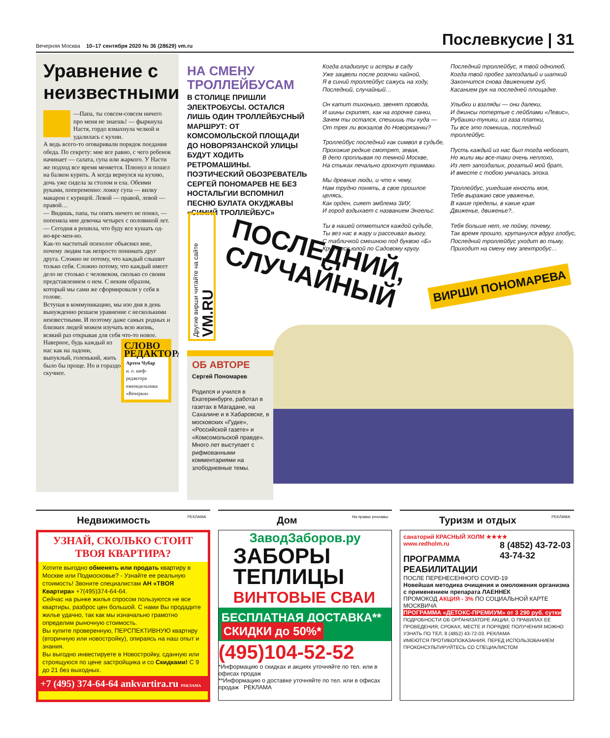Вечерняя Москва 10–17 сентября 2020 № 36 (28629) vm.ru
Послевкусие | 31
Уравнение с неизвестными
—Папа, ты совсем-совсем ничего про меня не знаешь! — фыркнула Настя, гордо взмахнула челкой и удалилась с кухни.
А ведь всего-то оговаривали порядок поедания обеда. По секрету: мне все равно, с чего ребенок начинает — салата, супа или жаркого. У Насти же подход все время меняется. Плюнул и пошел на балкон курить. А когда вернулся на кухню, дочь уже сидела за столом и ела. Обеими руками, попеременно: ложку супа — вилку макарон с курицей. Левой — правой, левой — правой…
— Видишь, папа, ты опять ничего не понял, — попеняла мне девочка четырех с половиной лет. — Сегодня я решила, что буду все кушать од-но-вре-мен-но.
Как-то маститый психолог объяснял мне, почему людям так непросто понимать друг друга. Сложно не потому, что каждый слышит только себя. Сложно потому, что каждый имеет дело не столько с человеком, сколько со своим представлением о нем. С неким образом, который мы сами же сформировали у себя в голове.
Вступая в коммуникацию, мы изо дня в день вынужденно решаем уравнение с несколькими неизвестными. И поэтому даже самых родных и близких людей можем изучать всю жизнь, всякий раз открывая для себя что-то новое.
СЛОВО РЕДАКТОРА
Артем Чубар
и. о. шеф-редактора еженедельника «Вечерки»
Наверное, будь каждый из нас как на ладони, выпуклый, голенький, жить было бы проще. Но и гораздо скучнее.
НА СМЕНУ ТРОЛЛЕЙБУСАМ
В СТОЛИЦЕ ПРИШЛИ ЭЛЕКТРОБУСЫ. ОСТАЛСЯ ЛИШЬ ОДИН ТРОЛЛЕЙБУСНЫЙ МАРШРУТ: ОТ КОМСОМОЛЬСКОЙ ПЛОЩАДИ ДО НОВОРЯЗАНСКОЙ УЛИЦЫ БУДУТ ХОДИТЬ РЕТРОМАШИНЫ. ПОЭТИЧЕСКИЙ ОБОЗРЕВАТЕЛЬ СЕРГЕЙ ПОНОМАРЕВ НЕ БЕЗ НОСТАЛЬГИИ ВСПОМНИЛ ПЕСНЮ БУЛАТА ОКУДЖАВЫ «СИНИЙ ТРОЛЛЕЙБУС»
Другие вирши читайте на сайте VM.RU
ОБ АВТОРЕ
Сергей Пономарев
Родился и учился в Екатеринбурге, работал в газетах в Магадане, на Сахалине и в Хабаровске, в московских «Гудке», «Российской газете» и «Комсомольской правде». Много лет выступает с рифмованными комментариями на злободневные темы.
Когда гладиолус и астры в саду
Уже зацвели после розочки чайной,
Я в синий троллейбус сажусь на ходу,
Последний, случайный…
Он катит тихонько, звенят провода,
И шины скрипят, как на горочке санки,
Зачем ты остался, спешишь ты куда —
От трех ли вокзалов до Новорязанки?
Троллейбус последний как символ в судьбе,
Прохожие редкие смотрят, зевая,
В депо проплывая по темной Москве,
На стыках печально грохочут трамваи.
Мы древние люди, и что к чему,
Нам трудно понять, в свое прошлое целясь,
Как орден, сияет эмблема ЗИУ,
И город вздыхает с названием Энгельс.
Ты в нашей отметился каждой судьбе,
Ты вез нас в жару и рассеивал вьюгу,
С табличкой смешною под буквою «Б»
Крутился юлой по Садовому кругу.
Последний троллейбус, я твой однолюб,
Когда твой пробег запоздалый и шаткий
Закончится снова движением губ,
Касанием рук на последней площадке.
Улыбки и взгляды — они далеки,
И джинсы потертые с лейблами «Левис»,
Рубашки-туники, из газа платки,
Ты все это помнишь, последний троллейбус.
Пусть каждый из нас был тогда небогат,
Но жили мы все-таки очень неплохо,
Из лет запоздалых, рогатый мой брат,
И вместе с тобою умчалась эпоха.
Троллейбус, ушедшая юность моя,
Тебе выражаю свое уваженье,
В какие пределы, в какие края
Движенье, движенье?..
Тебя больше нет, не пойму, почему,
Так время прошло, крутанулся вдруг глобус,
Последний троллейбус уходит во тьму,
Приходит на смену ему электробус…
ПОСЛЕДНИЙ,
СЛУЧАЙНЫЙ
ВИРШИ ПОНОМАРЕВА
Недвижимость РЕКЛАМА
УЗНАЙ, СКОЛЬКО СТОИТ ТВОЯ КВАРТИРА?
Хотите выгодно обменять или продать квартиру в Москве или Подмосковье? - Узнайте ее реальную стоимость! Звоните специалистам АН «ТВОЯ Квартира» +7(495)374-64-64.
Сейчас на рынке жилья спросом пользуются не все квартиры, разброс цен большой. С нами Вы продадите жилье удачно, так как мы изначально грамотно определим рыночную стоимость.
Вы купите проверенную, ПЕРСПЕКТИВНУЮ квартиру (вторичную или новостройку), опираясь на наш опыт и знания.
Вы выгодно инвестируете в Новостройку, сданную или строящуюся по цене застройщика и со Скидками! С 9 до 21 без выходных.
+7 (495) 374-64-64 ankvartira.ru РЕКЛАМА
Дом На правах рекламы
ЗаводЗаборов.ру
ЗАБОРЫ ТЕПЛИЦЫ
ВИНТОВЫЕ СВАИ
БЕСПЛАТНАЯ ДОСТАВКА** СКИДКИ до 50%*
(495)104-52-52
*Информацию о скидках и акциях уточняйте по тел. или в офисах продаж
**Информацию о доставке уточняйте по тел. или в офисах продаж РЕКЛАМА
Туризм и отдых РЕКЛАМА
санаторий КРАСНЫЙ ХОЛМ ★★★★ 8 (4852) 43-72-03
43-74-32
www.redholm.ru
ПРОГРАММА РЕАБИЛИТАЦИИ
ПОСЛЕ ПЕРЕНЕСЕННОГО COVID-19
Новейшая методика очищения и омоложения организма с применением препарата ЛАЕННЕК
ПРОМОКОД АКЦИЯ - 3% ПО СОЦИАЛЬНОЙ КАРТЕ МОСКВИЧА
ПРОГРАММА «ДЕТОКС-ПРЕМИУМ» от 3 290 руб. сутки
ПОДРОБНОСТИ ОБ ОРГАНИЗАТОРЕ АКЦИИ, О ПРАВИЛАХ ЕЕ ПРОВЕДЕНИЯ, СРОКАХ, МЕСТЕ И ПОРЯДКЕ ПОЛУЧЕНИЯ МОЖНО УЗНАТЬ ПО ТЕЛ. 8 (4852) 43-72-03. РЕКЛАМА
ИМЕЮТСЯ ПРОТИВОПОКАЗАНИЯ, ПЕРЕД ИСПОЛЬЗОВАНИЕМ ПРОКОНСУЛЬТИРУЙТЕСЬ СО СПЕЦИАЛИСТОМ